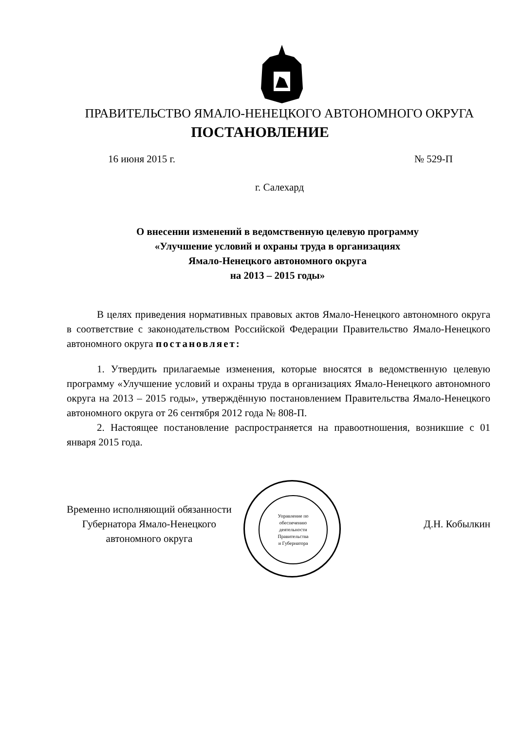ПРАВИТЕЛЬСТВО ЯМАЛО-НЕНЕЦКОГО АВТОНОМНОГО ОКРУГА
ПОСТАНОВЛЕНИЕ
16 июня 2015 г. № 529-П
г. Салехард
О внесении изменений в ведомственную целевую программу
«Улучшение условий и охраны труда в организациях
Ямало-Ненецкого автономного округа
на 2013 – 2015 годы»
В целях приведения нормативных правовых актов Ямало-Ненецкого автономного округа в соответствие с законодательством Российской Федерации Правительство Ямало-Ненецкого автономного округа постановляет:
1. Утвердить прилагаемые изменения, которые вносятся в ведомственную целевую программу «Улучшение условий и охраны труда в организациях Ямало-Ненецкого автономного округа на 2013 – 2015 годы», утверждённую постановлением Правительства Ямало-Ненецкого автономного округа от 26 сентября 2012 года № 808-П.
2. Настоящее постановление распространяется на правоотношения, возникшие с 01 января 2015 года.
Управление по
обеспечению
деятельности
Правительства
и Губернатора
Временно исполняющий обязанности
Губернатора Ямало-Ненецкого
автономного округа
Д.Н. Кобылкин